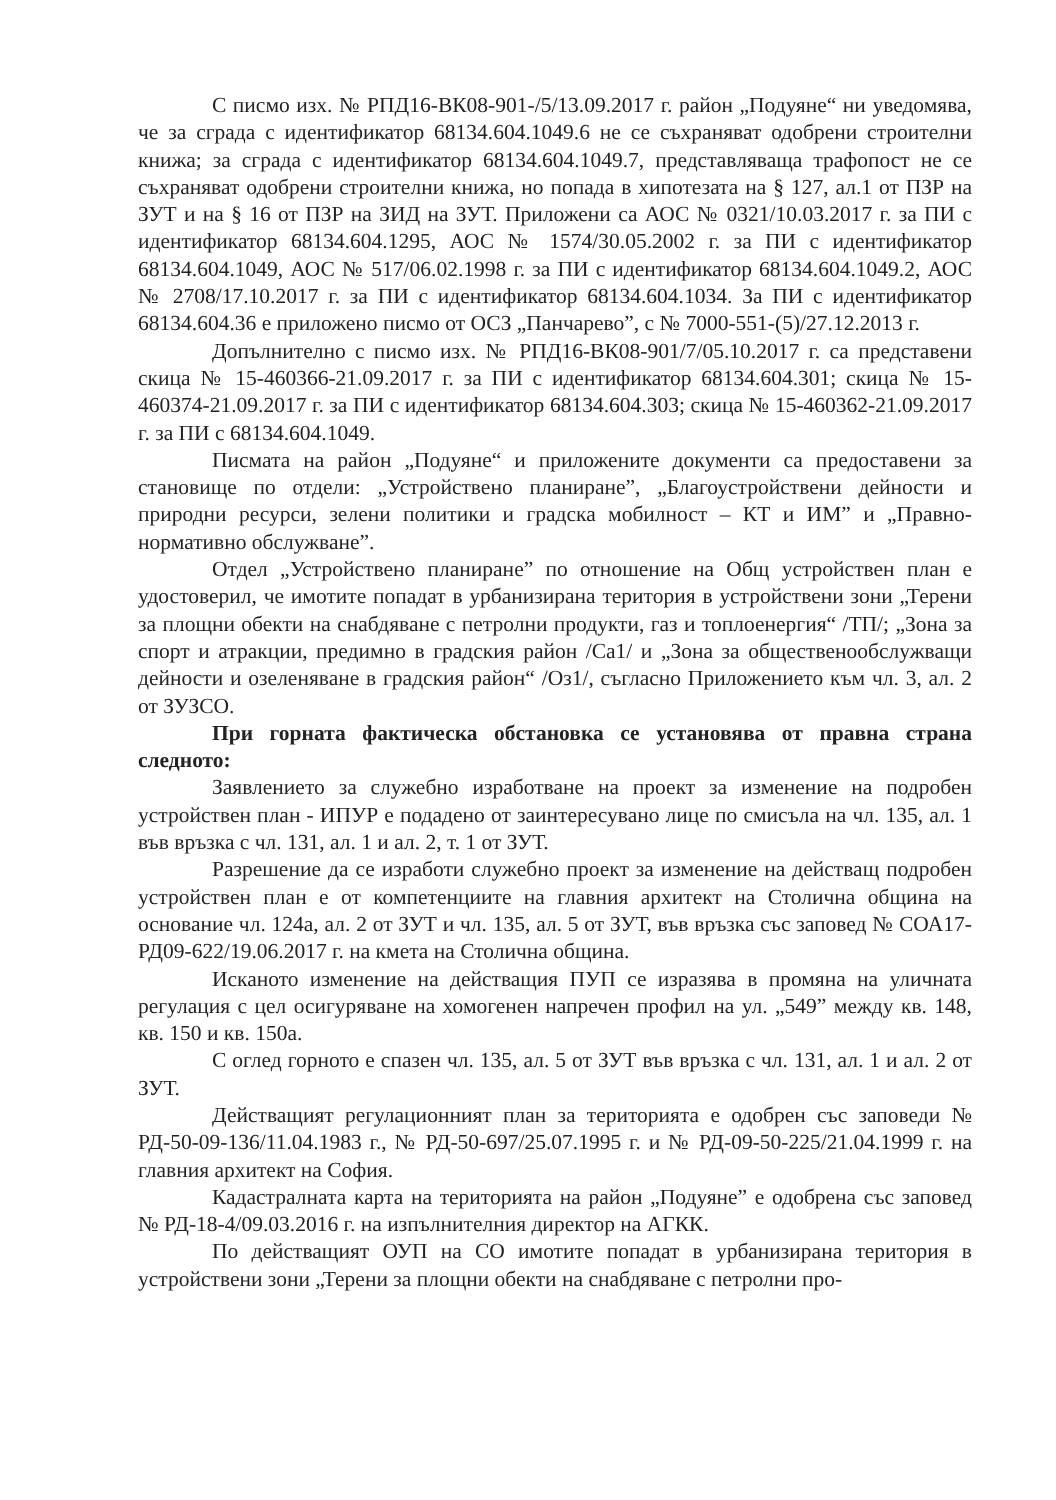С писмо изх. № РПД16-ВК08-901-/5/13.09.2017 г. район „Подуяне“ ни уведомява, че за сграда с идентификатор 68134.604.1049.6 не се съхраняват одобрени строителни книжа; за сграда с идентификатор 68134.604.1049.7, представляваща трафопост не се съхраняват одобрени строителни книжа, но попада в хипотезата на § 127, ал.1 от ПЗР на ЗУТ и на § 16 от ПЗР на ЗИД на ЗУТ. Приложени са АОС № 0321/10.03.2017 г. за ПИ с идентификатор 68134.604.1295, АОС № 1574/30.05.2002 г. за ПИ с идентификатор 68134.604.1049, АОС № 517/06.02.1998 г. за ПИ с идентификатор 68134.604.1049.2, АОС № 2708/17.10.2017 г. за ПИ с идентификатор 68134.604.1034. За ПИ с идентификатор 68134.604.36 е приложено писмо от ОСЗ „Панчарево”, с № 7000-551-(5)/27.12.2013 г.
Допълнително с писмо изх. № РПД16-ВК08-901/7/05.10.2017 г. са представени скица № 15-460366-21.09.2017 г. за ПИ с идентификатор 68134.604.301; скица № 15-460374-21.09.2017 г. за ПИ с идентификатор 68134.604.303; скица № 15-460362-21.09.2017 г. за ПИ с 68134.604.1049.
Писмата на район „Подуяне“ и приложените документи са предоставени за становище по отдели: „Устройствено планиране”, „Благоустройствени дейности и природни ресурси, зелени политики и градска мобилност – КТ и ИМ” и „Правно-нормативно обслужване”.
Отдел „Устройствено планиране” по отношение на Общ устройствен план е удостоверил, че имотите попадат в урбанизирана територия в устройствени зони „Терени за площни обекти на снабдяване с петролни продукти, газ и топлоенергия“ /ТП/; „Зона за спорт и атракции, предимно в градския район /Са1/ и „Зона за общественообслужващи дейности и озеленяване в градския район“ /Оз1/, съгласно Приложението към чл. 3, ал. 2 от ЗУЗСО.
При горната фактическа обстановка се установява от правна страна следното:
Заявлението за служебно изработване на проект за изменение на подробен устройствен план - ИПУР е подадено от заинтересувано лице по смисъла на чл. 135, ал. 1 във връзка с чл. 131, ал. 1 и ал. 2, т. 1 от ЗУТ.
Разрешение да се изработи служебно проект за изменение на действащ подробен устройствен план е от компетенциите на главния архитект на Столична община на основание чл. 124а, ал. 2 от ЗУТ и чл. 135, ал. 5 от ЗУТ, във връзка със заповед № СОА17-РД09-622/19.06.2017 г. на кмета на Столична община.
Исканото изменение на действащия ПУП се изразява в промяна на уличната регулация с цел осигуряване на хомогенен напречен профил на ул. „549” между кв. 148, кв. 150 и кв. 150а.
С оглед горното е спазен чл. 135, ал. 5 от ЗУТ във връзка с чл. 131, ал. 1 и ал. 2 от ЗУТ.
Действащият регулационният план за територията е одобрен със заповеди № РД-50-09-136/11.04.1983 г., № РД-50-697/25.07.1995 г. и № РД-09-50-225/21.04.1999 г. на главния архитект на София.
Кадастралната карта на територията на район „Подуяне” е одобрена със заповед № РД-18-4/09.03.2016 г. на изпълнителния директор на АГКК.
По действащият ОУП на СО имотите попадат в урбанизирана територия в устройствени зони „Терени за площни обекти на снабдяване с петролни про-